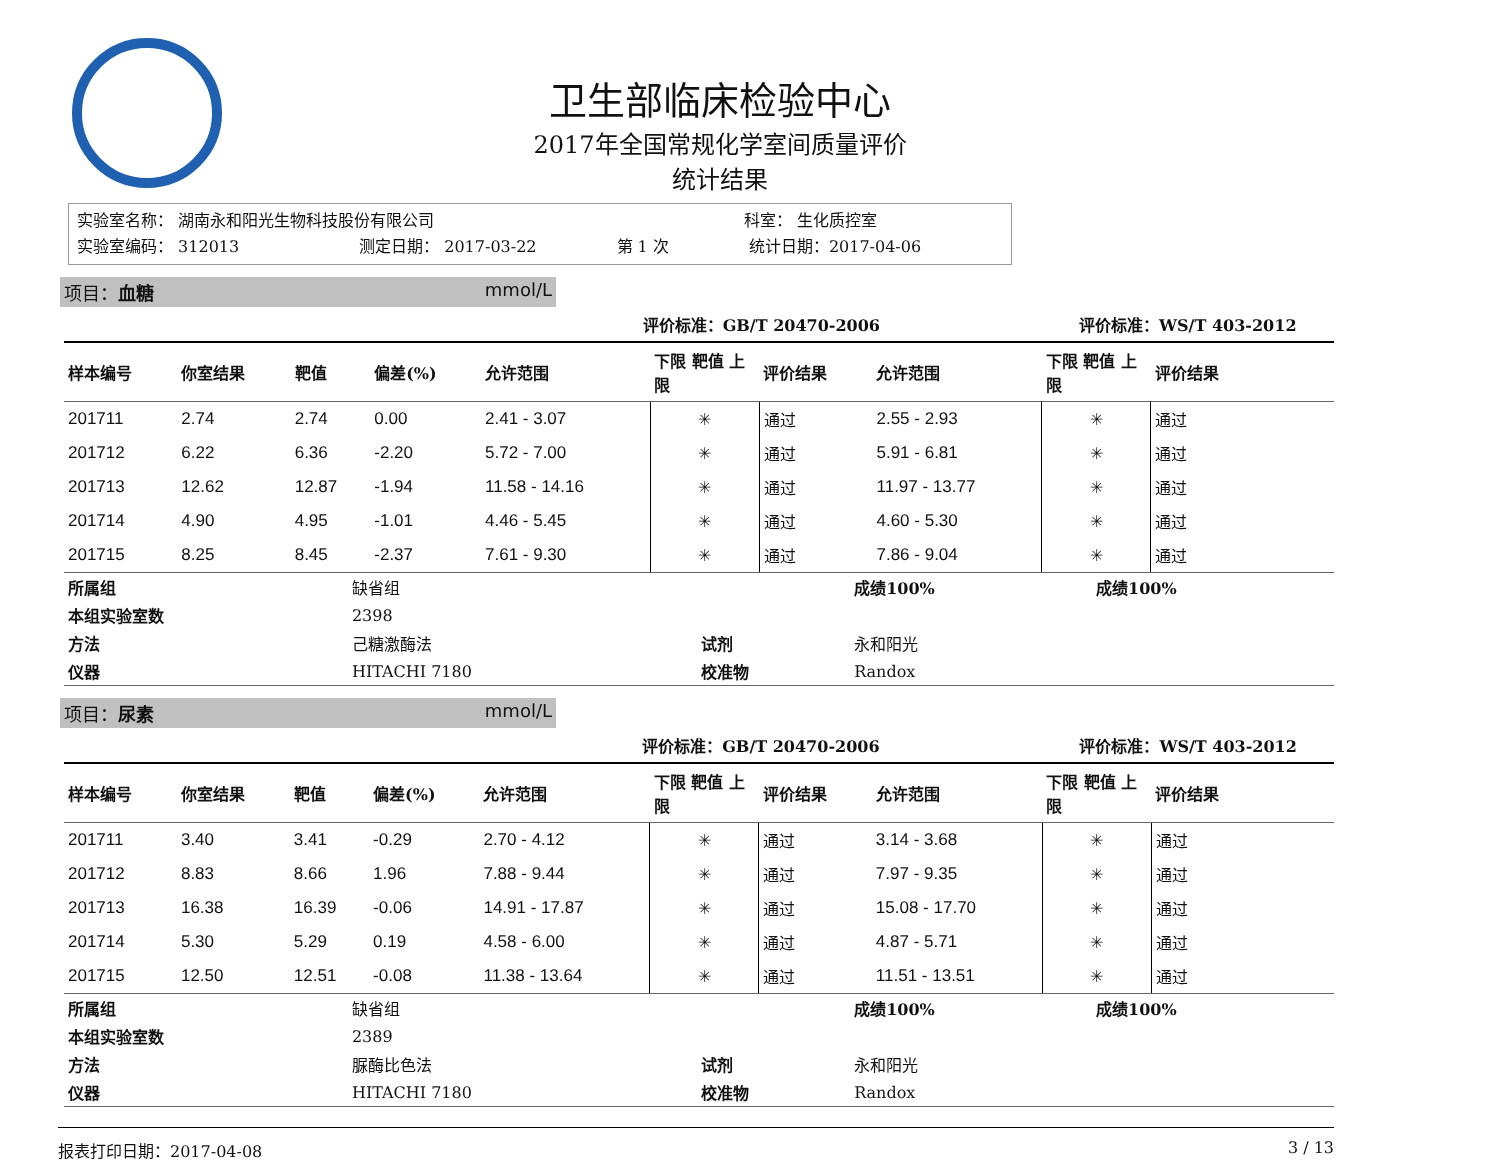卫生部临床检验中心
2017年全国常规化学室间质量评价
统计结果
实验室名称： 湖南永和阳光生物科技股份有限公司 科室： 生化质控室
实验室编码： 312013 测定日期： 2017-03-22 第 1 次 统计日期：2017-04-06
项目：血糖 mmol/L
| | | | | 评价标准：GB/T 20470-2006 | | | | 评价标准：WS/T 403-2012 | |
| 样本编号 | 你室结果 | 靶值 | 偏差(%) | 允许范围 | 下限 靶值 上限 | 评价结果 | 允许范围 | 下限 靶值 上限 | 评价结果 |
| 201711 | 2.74 | 2.74 | 0.00 | 2.41 - 3.07 | ✳ | 通过 | 2.55 - 2.93 | ✳ | 通过 |
| 201712 | 6.22 | 6.36 | -2.20 | 5.72 - 7.00 | ✳ | 通过 | 5.91 - 6.81 | ✳ | 通过 |
| 201713 | 12.62 | 12.87 | -1.94 | 11.58 - 14.16 | ✳ | 通过 | 11.97 - 13.77 | ✳ | 通过 |
| 201714 | 4.90 | 4.95 | -1.01 | 4.46 - 5.45 | ✳ | 通过 | 4.60 - 5.30 | ✳ | 通过 |
| 201715 | 8.25 | 8.45 | -2.37 | 7.61 - 9.30 | ✳ | 通过 | 7.86 - 9.04 | ✳ | 通过 |
| 所属组 | 缺省组 | | 成绩100% | 成绩100% |
| 本组实验室数 | 2398 | | | |
| 方法 | 己糖激酶法 | 试剂 | 永和阳光 | |
| 仪器 | HITACHI 7180 | 校准物 | Randox | |
项目：尿素 mmol/L
| | | | | 评价标准：GB/T 20470-2006 | | | | 评价标准：WS/T 403-2012 | |
| 样本编号 | 你室结果 | 靶值 | 偏差(%) | 允许范围 | 下限 靶值 上限 | 评价结果 | 允许范围 | 下限 靶值 上限 | 评价结果 |
| 201711 | 3.40 | 3.41 | -0.29 | 2.70 - 4.12 | ✳ | 通过 | 3.14 - 3.68 | ✳ | 通过 |
| 201712 | 8.83 | 8.66 | 1.96 | 7.88 - 9.44 | ✳ | 通过 | 7.97 - 9.35 | ✳ | 通过 |
| 201713 | 16.38 | 16.39 | -0.06 | 14.91 - 17.87 | ✳ | 通过 | 15.08 - 17.70 | ✳ | 通过 |
| 201714 | 5.30 | 5.29 | 0.19 | 4.58 - 6.00 | ✳ | 通过 | 4.87 - 5.71 | ✳ | 通过 |
| 201715 | 12.50 | 12.51 | -0.08 | 11.38 - 13.64 | ✳ | 通过 | 11.51 - 13.51 | ✳ | 通过 |
| 所属组 | 缺省组 | | 成绩100% | 成绩100% |
| 本组实验室数 | 2389 | | | |
| 方法 | 脲酶比色法 | 试剂 | 永和阳光 | |
| 仪器 | HITACHI 7180 | 校准物 | Randox | |
报表打印日期：2017-04-08 3 / 13